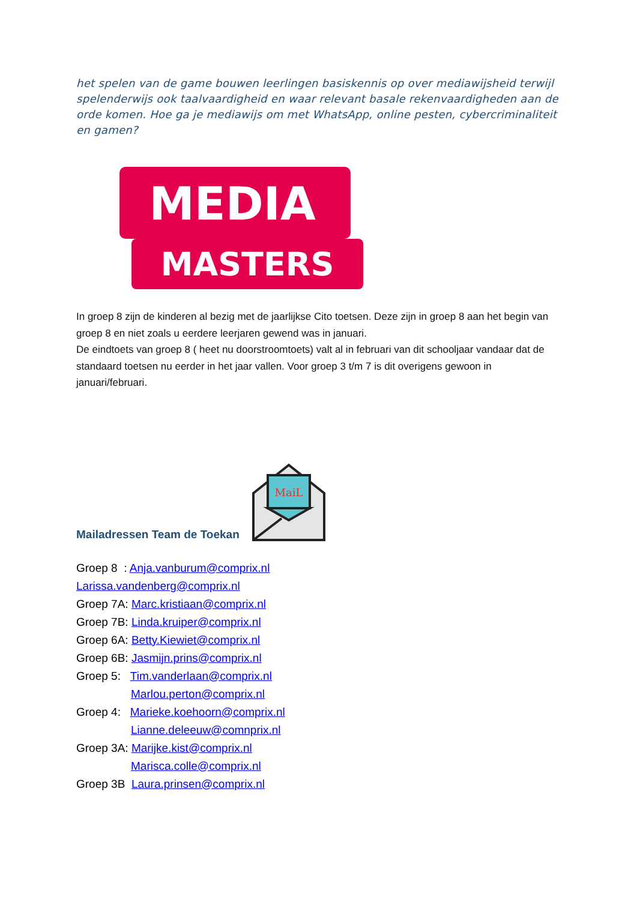het spelen van de game bouwen leerlingen basiskennis op over mediawijsheid terwijl spelenderwijs ook taalvaardigheid en waar relevant basale rekenvaardigheden aan de orde komen. Hoe ga je mediawijs om met WhatsApp, online pesten, cybercriminaliteit en gamen?
MEDIA
MASTERS
In groep 8 zijn de kinderen al bezig met de jaarlijkse Cito toetsen. Deze zijn in groep 8 aan het begin van groep 8 en niet zoals u eerdere leerjaren gewend was in januari.
De eindtoets van groep 8 ( heet nu doorstroomtoets) valt al in februari van dit schooljaar vandaar dat de standaard toetsen nu eerder in het jaar vallen. Voor groep 3 t/m 7 is dit overigens gewoon in januari/februari.
Mailadressen Team de Toekan
MaiL
Groep 8 : Anja.vanburum@comprix.nl
Larissa.vandenberg@comprix.nl
Groep 7A: Marc.kristiaan@comprix.nl
Groep 7B: Linda.kruiper@comprix.nl
Groep 6A: Betty.Kiewiet@comprix.nl
Groep 6B: Jasmijn.prins@comprix.nl
Groep 5: Tim.vanderlaan@comprix.nl
Marlou.perton@comprix.nl
Groep 4: Marieke.koehoorn@comprix.nl
Lianne.deleeuw@comnprix.nl
Groep 3A: Marijke.kist@comprix.nl
Marisca.colle@comprix.nl
Groep 3B Laura.prinsen@comprix.nl